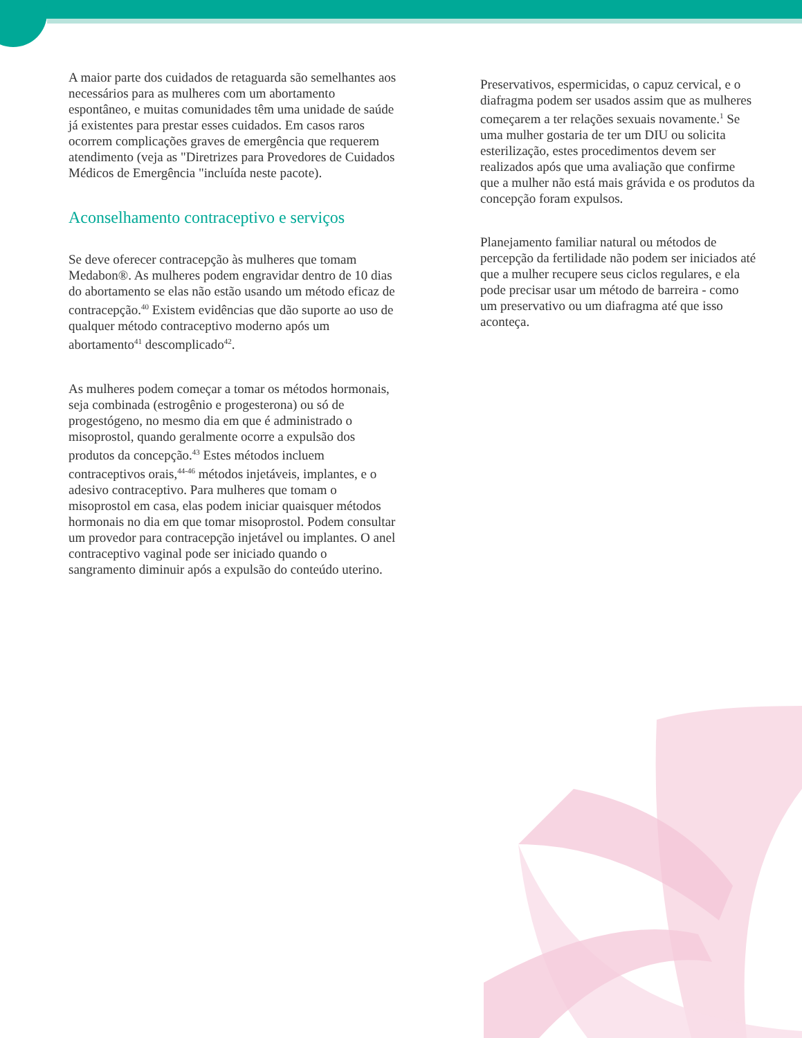A maior parte dos cuidados de retaguarda são semelhantes aos necessários para as mulheres com um abortamento espontâneo, e muitas comunidades têm uma unidade de saúde já existentes para prestar esses cuidados. Em casos raros ocorrem complicações graves de emergência que requerem atendimento (veja as "Diretrizes para Provedores de Cuidados Médicos de Emergência "incluída neste pacote).
Aconselhamento contraceptivo e serviços
Se deve oferecer contracepção às mulheres que tomam Medabon®. As mulheres podem engravidar dentro de 10 dias do abortamento se elas não estão usando um método eficaz de contracepção.<sup>40</sup> Existem evidências que dão suporte ao uso de qualquer método contraceptivo moderno após um abortamento<sup>41</sup> descomplicado<sup>42</sup>.
As mulheres podem começar a tomar os métodos hormonais, seja combinada (estrogênio e progesterona) ou só de progestógeno, no mesmo dia em que é administrado o misoprostol, quando geralmente ocorre a expulsão dos produtos da concepção.<sup>43</sup> Estes métodos incluem contraceptivos orais,<sup>44-46</sup> métodos injetáveis, implantes, e o adesivo contraceptivo. Para mulheres que tomam o misoprostol em casa, elas podem iniciar quaisquer métodos hormonais no dia em que tomar misoprostol. Podem consultar um provedor para contracepção injetável ou implantes. O anel contraceptivo vaginal pode ser iniciado quando o sangramento diminuir após a expulsão do conteúdo uterino.
Preservativos, espermicidas, o capuz cervical, e o diafragma podem ser usados assim que as mulheres começarem a ter relações sexuais novamente.<sup>1</sup> Se uma mulher gostaria de ter um DIU ou solicita esterilização, estes procedimentos devem ser realizados após que uma avaliação que confirme que a mulher não está mais grávida e os produtos da concepção foram expulsos.
Planejamento familiar natural ou métodos de percepção da fertilidade não podem ser iniciados até que a mulher recupere seus ciclos regulares, e ela pode precisar usar um método de barreira - como um preservativo ou um diafragma até que isso aconteça.